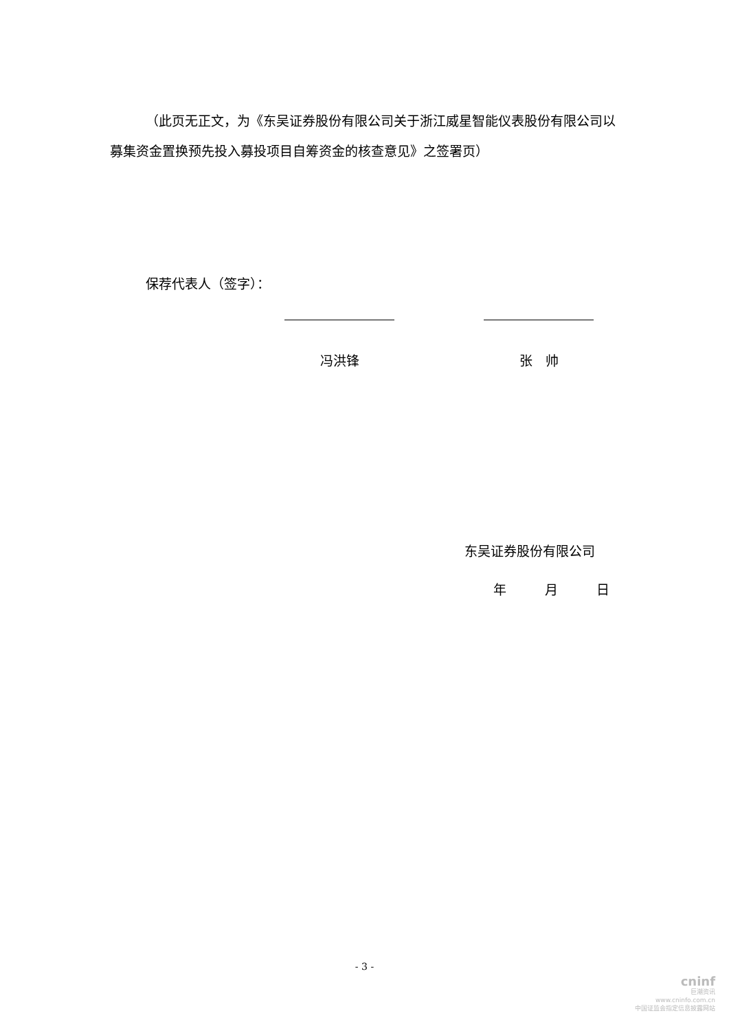（此页无正文，为《东吴证券股份有限公司关于浙江威星智能仪表股份有限公司以募集资金置换预先投入募投项目自筹资金的核查意见》之签署页）
保荐代表人（签字）：
冯洪锋 张　帅
东吴证券股份有限公司
年 月 日
- 3 -
cninf
巨潮资讯
www.cninfo.com.cn
中国证监会指定信息披露网站